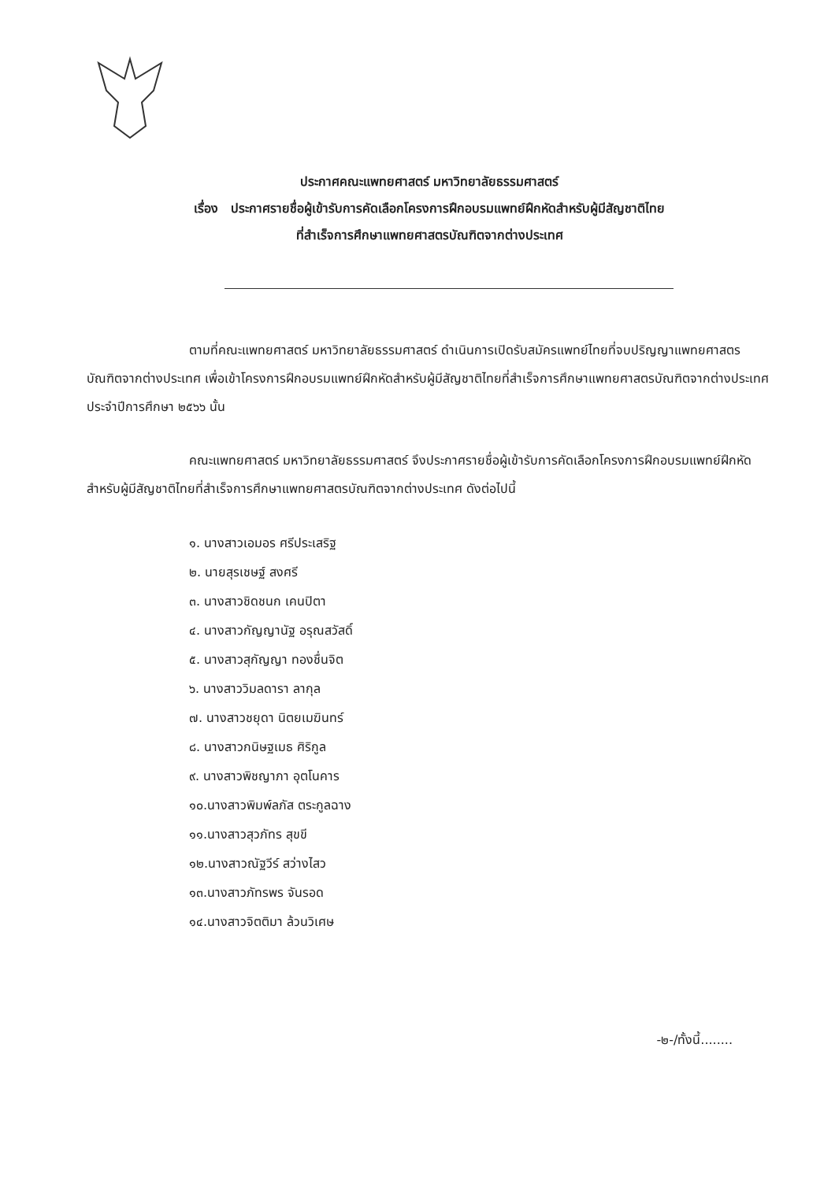ประกาศคณะแพทยศาสตร์ มหาวิทยาลัยธรรมศาสตร์
เรื่อง ประกาศรายชื่อผู้เข้ารับการคัดเลือกโครงการฝึกอบรมแพทย์ฝึกหัดสำหรับผู้มีสัญชาติไทย
ที่สำเร็จการศึกษาแพทยศาสตรบัณฑิตจากต่างประเทศ
ตามที่คณะแพทยศาสตร์ มหาวิทยาลัยธรรมศาสตร์ ดำเนินการเปิดรับสมัครแพทย์ไทยที่จบปริญญาแพทยศาสตรบัณฑิตจากต่างประเทศ เพื่อเข้าโครงการฝึกอบรมแพทย์ฝึกหัดสำหรับผู้มีสัญชาติไทยที่สำเร็จการศึกษาแพทยศาสตรบัณฑิตจากต่างประเทศ ประจำปีการศึกษา ๒๕๖๖ นั้น
คณะแพทยศาสตร์ มหาวิทยาลัยธรรมศาสตร์ จึงประกาศรายชื่อผู้เข้ารับการคัดเลือกโครงการฝึกอบรมแพทย์ฝึกหัดสำหรับผู้มีสัญชาติไทยที่สำเร็จการศึกษาแพทยศาสตรบัณฑิตจากต่างประเทศ ดังต่อไปนี้
๑. นางสาวเอมอร ศรีประเสริฐ
๒. นายสุรเชษฐ์ สงศรี
๓. นางสาวชิดชนก เคนปิตา
๔. นางสาวกัญญานัฐ อรุณสวัสดิ์
๕. นางสาวสุกัญญา ทองชื่นจิต
๖. นางสาววิมลดารา ลากุล
๗. นางสาวชยุดา นิตยเมฆินทร์
๘. นางสาวกนิษฐเมธ ศิริกูล
๙. นางสาวพิชญาภา อุตโนคาร
๑๐.นางสาวพิมพ์ลภัส ตระกูลฉาง
๑๑.นางสาวสุวภัทร สุขขี
๑๒.นางสาวณัฐวีร์ สว่างไสว
๑๓.นางสาวภัทรพร จันรอด
๑๔.นางสาวจิตติมา ล้วนวิเศษ
-๒-/ทั้งนี้........